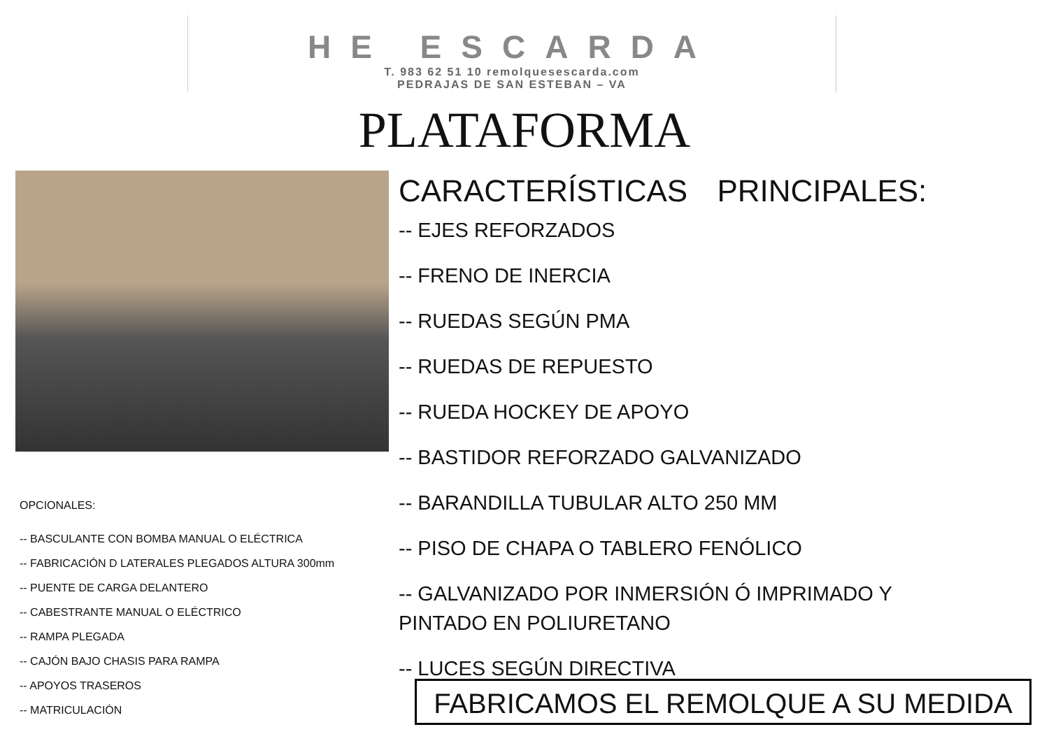HE ESCARDA
T. 983 62 51 10 remolquesescarda.com
PEDRAJAS DE SAN ESTEBAN – VA
PLATAFORMA
CARACTERÍSTICAS PRINCIPALES:
-- EJES REFORZADOS
-- FRENO DE INERCIA
-- RUEDAS SEGÚN PMA
-- RUEDAS DE REPUESTO
-- RUEDA HOCKEY DE APOYO
-- BASTIDOR REFORZADO GALVANIZADO
-- BARANDILLA TUBULAR ALTO 250 MM
-- PISO DE CHAPA O TABLERO FENÓLICO
-- GALVANIZADO POR INMERSIÓN Ó IMPRIMADO Y PINTADO EN POLIURETANO
-- LUCES SEGÚN DIRECTIVA
OPCIONALES:
-- BASCULANTE CON BOMBA MANUAL O ELÉCTRICA
-- FABRICACIÓN D LATERALES PLEGADOS ALTURA 300mm
-- PUENTE DE CARGA DELANTERO
-- CABESTRANTE MANUAL O ELÉCTRICO
-- RAMPA PLEGADA
-- CAJÓN BAJO CHASIS PARA RAMPA
-- APOYOS TRASEROS
-- MATRICULACIÓN
FABRICAMOS EL REMOLQUE A SU MEDIDA